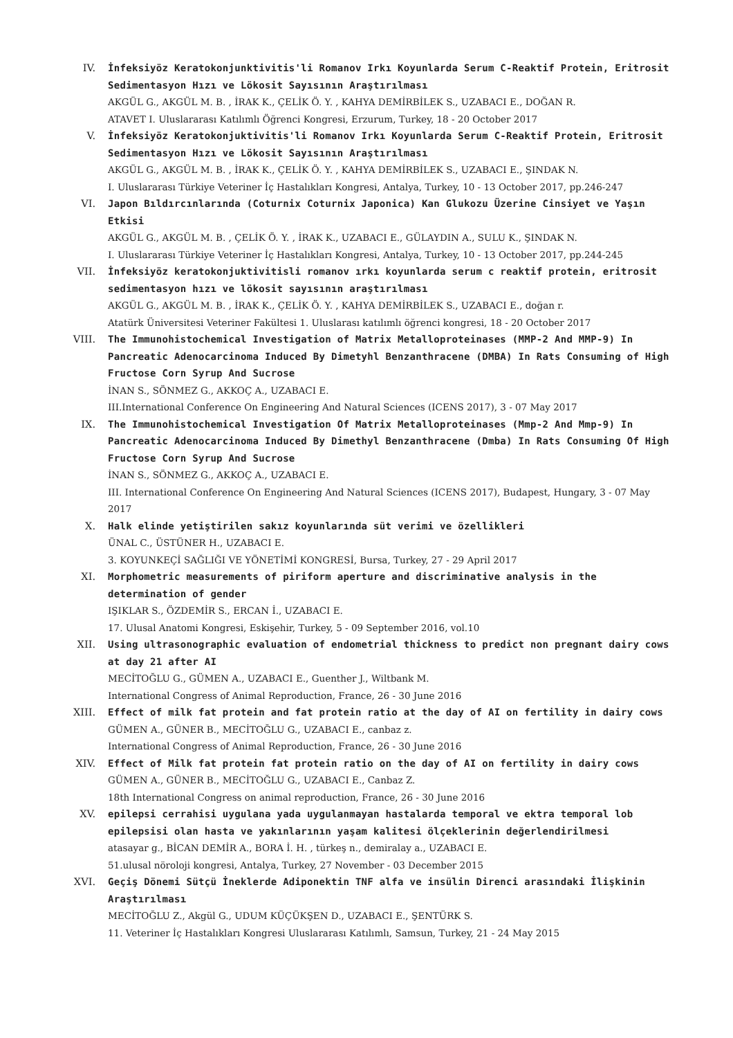IV. İnfeksiyöz Keratokonjunktivitis'li Romanov Irkı Koyunlarda Serum C-Reaktif Protein, Eritrosit Sedimentasyon Hızı ve Lökosit Sayısının Araştırılması
AKGÜL G., AKGÜL M. B. , İRAK K., ÇELİK Ö. Y. , KAHYA DEMİRBİLEK S., UZABACI E., DOĞAN R.
ATAVET I. Uluslararası Katılımlı Öğrenci Kongresi, Erzurum, Turkey, 18 - 20 October 2017
V. İnfeksiyöz Keratokonjuktivitis'li Romanov Irkı Koyunlarda Serum C-Reaktif Protein, Eritrosit Sedimentasyon Hızı ve Lökosit Sayısının Araştırılması
AKGÜL G., AKGÜL M. B. , İRAK K., ÇELİK Ö. Y. , KAHYA DEMİRBİLEK S., UZABACI E., ŞINDAK N.
I. Uluslararası Türkiye Veteriner İç Hastalıkları Kongresi, Antalya, Turkey, 10 - 13 October 2017, pp.246-247
VI. Japon Bıldırcınlarında (Coturnix Coturnix Japonica) Kan Glukozu Üzerine Cinsiyet ve Yaşın Etkisi
AKGÜL G., AKGÜL M. B. , ÇELİK Ö. Y. , İRAK K., UZABACI E., GÜLAYDIN A., SULU K., ŞINDAK N.
I. Uluslararası Türkiye Veteriner İç Hastalıkları Kongresi, Antalya, Turkey, 10 - 13 October 2017, pp.244-245
VII. İnfeksiyöz keratokonjuktivitisli romanov ırkı koyunlarda serum c reaktif protein, eritrosit sedimentasyon hızı ve lökosit sayısının araştırılması
AKGÜL G., AKGÜL M. B. , İRAK K., ÇELİK Ö. Y. , KAHYA DEMİRBİLEK S., UZABACI E., doğan r.
Atatürk Üniversitesi Veteriner Fakültesi 1. Uluslarası katılımlı öğrenci kongresi, 18 - 20 October 2017
VIII. The Immunohistochemical Investigation of Matrix Metalloproteinases (MMP-2 And MMP-9) In Pancreatic Adenocarcinoma Induced By Dimetyhl Benzanthracene (DMBA) In Rats Consuming of High Fructose Corn Syrup And Sucrose
İNAN S., SÖNMEZ G., AKKOÇ A., UZABACI E.
III.International Conference On Engineering And Natural Sciences (ICENS 2017), 3 - 07 May 2017
IX. The Immunohistochemical Investigation Of Matrix Metalloproteinases (Mmp-2 And Mmp-9) In Pancreatic Adenocarcinoma Induced By Dimethyl Benzanthracene (Dmba) In Rats Consuming Of High Fructose Corn Syrup And Sucrose
İNAN S., SÖNMEZ G., AKKOÇ A., UZABACI E.
III. International Conference On Engineering And Natural Sciences (ICENS 2017), Budapest, Hungary, 3 - 07 May 2017
X. Halk elinde yetiştirilen sakız koyunlarında süt verimi ve özellikleri
ÜNAL C., ÜSTÜNER H., UZABACI E.
3. KOYUNKEÇİ SAĞLIĞI VE YÖNETİMİ KONGRESİ, Bursa, Turkey, 27 - 29 April 2017
XI. Morphometric measurements of piriform aperture and discriminative analysis in the determination of gender
IŞIKLAR S., ÖZDEMİR S., ERCAN İ., UZABACI E.
17. Ulusal Anatomi Kongresi, Eskişehir, Turkey, 5 - 09 September 2016, vol.10
XII. Using ultrasonographic evaluation of endometrial thickness to predict non pregnant dairy cows at day 21 after AI
MECİTOĞLU G., GÜMEN A., UZABACI E., Guenther J., Wiltbank M.
International Congress of Animal Reproduction, France, 26 - 30 June 2016
XIII. Effect of milk fat protein and fat protein ratio at the day of AI on fertility in dairy cows
GÜMEN A., GÜNER B., MECİTOĞLU G., UZABACI E., canbaz z.
International Congress of Animal Reproduction, France, 26 - 30 June 2016
XIV. Effect of Milk fat protein fat protein ratio on the day of AI on fertility in dairy cows
GÜMEN A., GÜNER B., MECİTOĞLU G., UZABACI E., Canbaz Z.
18th International Congress on animal reproduction, France, 26 - 30 June 2016
XV. epilepsi cerrahisi uygulana yada uygulanmayan hastalarda temporal ve ektra temporal lob epilepsisi olan hasta ve yakınlarının yaşam kalitesi ölçeklerinin değerlendirilmesi
atasayar g., BİCAN DEMİR A., BORA İ. H. , türkeş n., demiralay a., UZABACI E.
51.ulusal nöroloji kongresi, Antalya, Turkey, 27 November - 03 December 2015
XVI. Geçiş Dönemi Sütçü İneklerde Adiponektin TNF alfa ve insülin Direnci arasındaki İlişkinin Araştırılması
MECİTOĞLU Z., Akgül G., UDUM KÜÇÜKŞEN D., UZABACI E., ŞENTÜRK S.
11. Veteriner İç Hastalıkları Kongresi Uluslararası Katılımlı, Samsun, Turkey, 21 - 24 May 2015